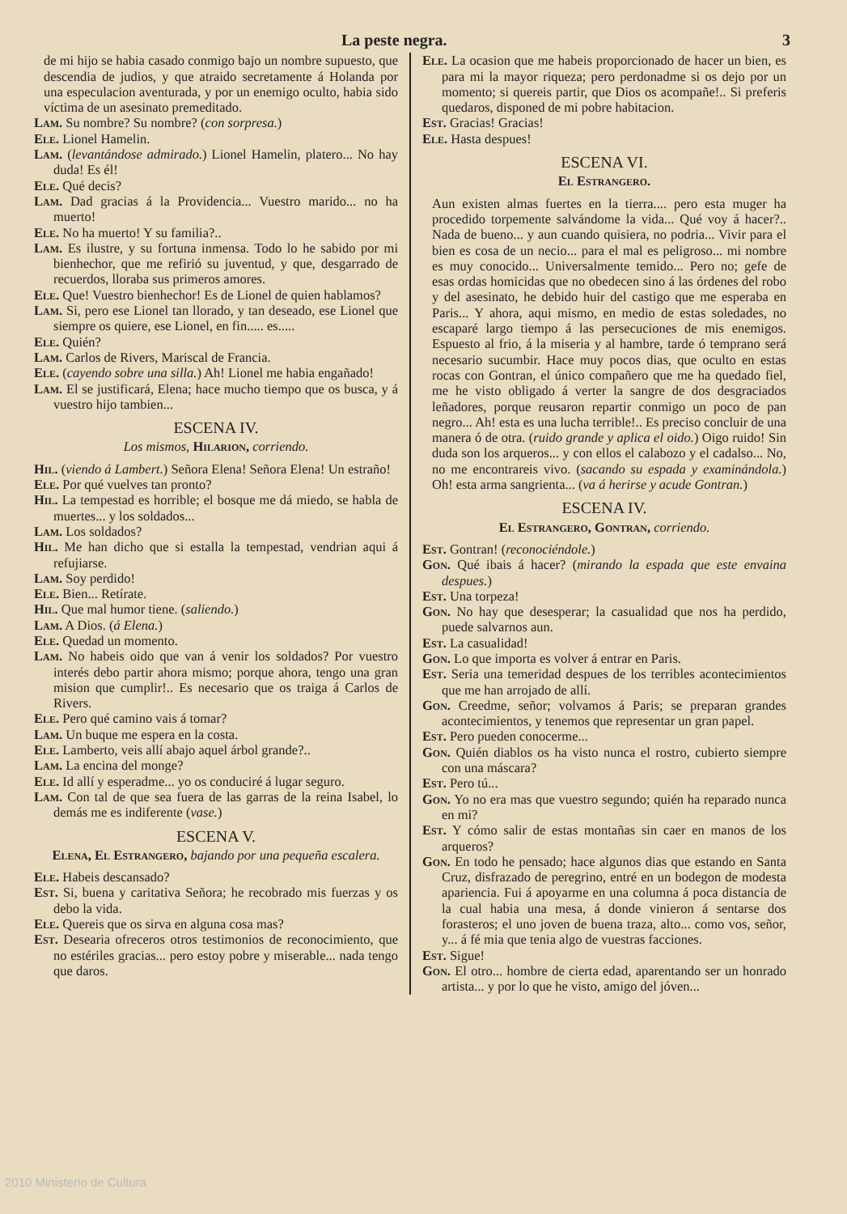La peste negra. 3
de mi hijo se habia casado conmigo bajo un nombre supuesto, que descendia de judios, y que atraido secretamente á Holanda por una especulacion aventurada, y por un enemigo oculto, habia sido víctima de un asesinato premeditado.
Lam. Su nombre? Su nombre? (con sorpresa.)
Ele. Lionel Hamelin.
Lam. (levantándose admirado.) Lionel Hamelin, platero... No hay duda! Es él!
Ele. Qué decis?
Lam. Dad gracias á la Providencia... Vuestro marido... no ha muerto!
Ele. No ha muerto! Y su familia?..
Lam. Es ilustre, y su fortuna inmensa. Todo lo he sabido por mi bienhechor, que me refirió su juventud, y que, desgarrado de recuerdos, lloraba sus primeros amores.
Ele. Que! Vuestro bienhechor! Es de Lionel de quien hablamos?
Lam. Si, pero ese Lionel tan llorado, y tan deseado, ese Lionel que siempre os quiere, ese Lionel, en fin..... es.....
Ele. Quién?
Lam. Carlos de Rivers, Mariscal de Francia.
Ele. (cayendo sobre una silla.) Ah! Lionel me habia engañado!
Lam. El se justificará, Elena; hace mucho tiempo que os busca, y á vuestro hijo tambien...
ESCENA IV.
Los mismos, Hilarion, corriendo.
Hil. (viendo á Lambert.) Señora Elena! Señora Elena! Un estraño!
Ele. Por qué vuelves tan pronto?
Hil. La tempestad es horrible; el bosque me dá miedo, se habla de muertes... y los soldados...
Lam. Los soldados?
Hil. Me han dicho que si estalla la tempestad, vendrian aqui á refujiarse.
Lam. Soy perdido!
Ele. Bien... Retírate.
Hil. Que mal humor tiene. (saliendo.)
Lam. A Dios. (á Elena.)
Ele. Quedad un momento.
Lam. No habeis oido que van á venir los soldados? Por vuestro interés debo partir ahora mismo; porque ahora, tengo una gran mision que cumplir!.. Es necesario que os traiga á Carlos de Rivers.
Ele. Pero qué camino vais á tomar?
Lam. Un buque me espera en la costa.
Ele. Lamberto, veis allí abajo aquel árbol grande?..
Lam. La encina del monge?
Ele. Id allí y esperadme... yo os conduciré á lugar seguro.
Lam. Con tal de que sea fuera de las garras de la reina Isabel, lo demás me es indiferente (vase.)
ESCENA V.
Elena, El Estrangero, bajando por una pequeña escalera.
Ele. Habeis descansado?
Est. Si, buena y caritativa Señora; he recobrado mis fuerzas y os debo la vida.
Ele. Quereis que os sirva en alguna cosa mas?
Est. Desearia ofreceros otros testimonios de reconocimiento, que no estériles gracias... pero estoy pobre y miserable... nada tengo que daros.
Ele. La ocasion que me habeis proporcionado de hacer un bien, es para mi la mayor riqueza; pero perdonadme si os dejo por un momento; si quereis partir, que Dios os acompañe!.. Si preferis quedaros, disponed de mi pobre habitacion.
Est. Gracias! Gracias!
Ele. Hasta despues!
ESCENA VI.
El Estrangero.
Aun existen almas fuertes en la tierra.... pero esta muger ha procedido torpemente salvándome la vida... Qué voy á hacer?.. Nada de bueno... y aun cuando quisiera, no podria... Vivir para el bien es cosa de un necio... para el mal es peligroso... mi nombre es muy conocido... Universalmente temido... Pero no; gefe de esas ordas homicidas que no obedecen sino á las órdenes del robo y del asesinato, he debido huir del castigo que me esperaba en Paris... Y ahora, aqui mismo, en medio de estas soledades, no escaparé largo tiempo á las persecuciones de mis enemigos. Espuesto al frio, á la miseria y al hambre, tarde ó temprano será necesario sucumbir. Hace muy pocos dias, que oculto en estas rocas con Gontran, el único compañero que me ha quedado fiel, me he visto obligado á verter la sangre de dos desgraciados leñadores, porque reusaron repartir conmigo un poco de pan negro... Ah! esta es una lucha terrible!.. Es preciso concluir de una manera ó de otra. (ruido grande y aplica el oido.) Oigo ruido! Sin duda son los arqueros... y con ellos el calabozo y el cadalso... No, no me encontrareis vivo. (sacando su espada y examinándola.) Oh! esta arma sangrienta... (va á herirse y acude Gontran.)
ESCENA IV.
El Estrangero, Gontran, corriendo.
Est. Gontran! (reconociéndole.)
Gon. Qué ibais á hacer? (mirando la espada que este envaina despues.)
Est. Una torpeza!
Gon. No hay que desesperar; la casualidad que nos ha perdido, puede salvarnos aun.
Est. La casualidad!
Gon. Lo que importa es volver á entrar en Paris.
Est. Seria una temeridad despues de los terribles acontecimientos que me han arrojado de allí.
Gon. Creedme, señor; volvamos á Paris; se preparan grandes acontecimientos, y tenemos que representar un gran papel.
Est. Pero pueden conocerme...
Gon. Quién diablos os ha visto nunca el rostro, cubierto siempre con una máscara?
Est. Pero tú...
Gon. Yo no era mas que vuestro segundo; quién ha reparado nunca en mi?
Est. Y cómo salir de estas montañas sin caer en manos de los arqueros?
Gon. En todo he pensado; hace algunos dias que estando en Santa Cruz, disfrazado de peregrino, entré en un bodegon de modesta apariencia. Fui á apoyarme en una columna á poca distancia de la cual habia una mesa, á donde vinieron á sentarse dos forasteros; el uno joven de buena traza, alto... como vos, señor, y... á fé mia que tenia algo de vuestras facciones.
Est. Sigue!
Gon. El otro... hombre de cierta edad, aparentando ser un honrado artista... y por lo que he visto, amigo del jóven...
2010 Ministerio de Cultura